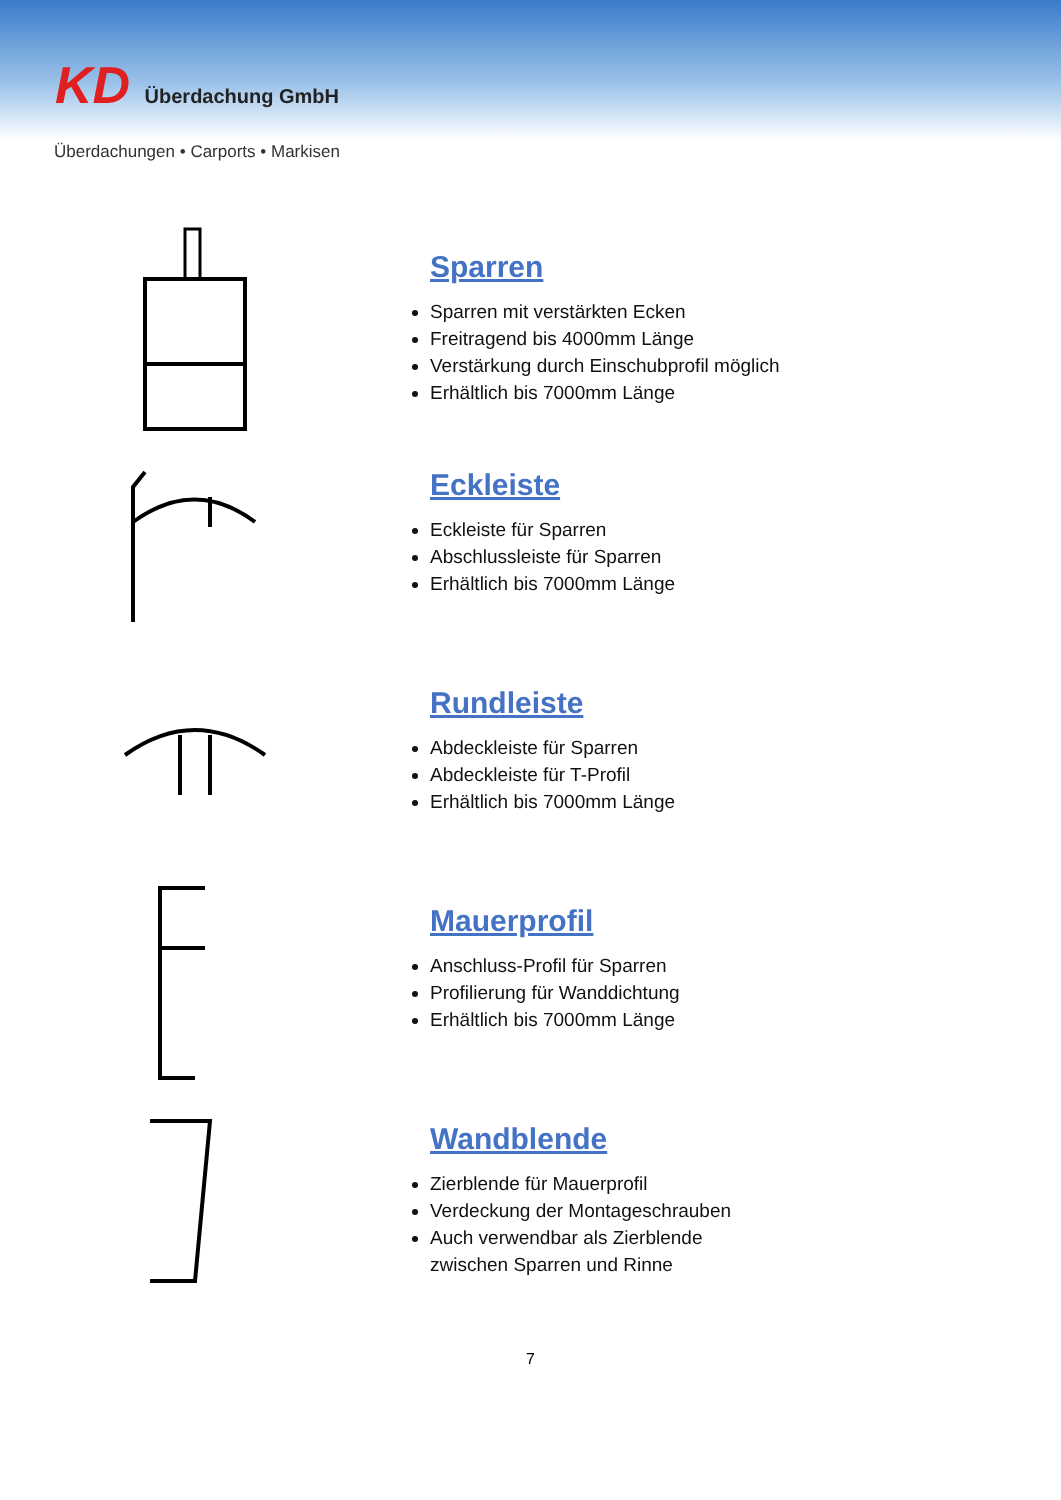KD Überdachung GmbH
Überdachungen • Carports • Markisen
Sparren
Sparren mit verstärkten Ecken
Freitragend bis 4000mm Länge
Verstärkung durch Einschubprofil möglich
Erhältlich bis 7000mm Länge
Eckleiste
Eckleiste für Sparren
Abschlussleiste für Sparren
Erhältlich bis 7000mm Länge
Rundleiste
Abdeckleiste für Sparren
Abdeckleiste für T-Profil
Erhältlich bis 7000mm Länge
Mauerprofil
Anschluss-Profil für Sparren
Profilierung für Wanddichtung
Erhältlich bis 7000mm Länge
Wandblende
Zierblende für Mauerprofil
Verdeckung der Montageschrauben
Auch verwendbar als Zierblende
zwischen Sparren und Rinne
7